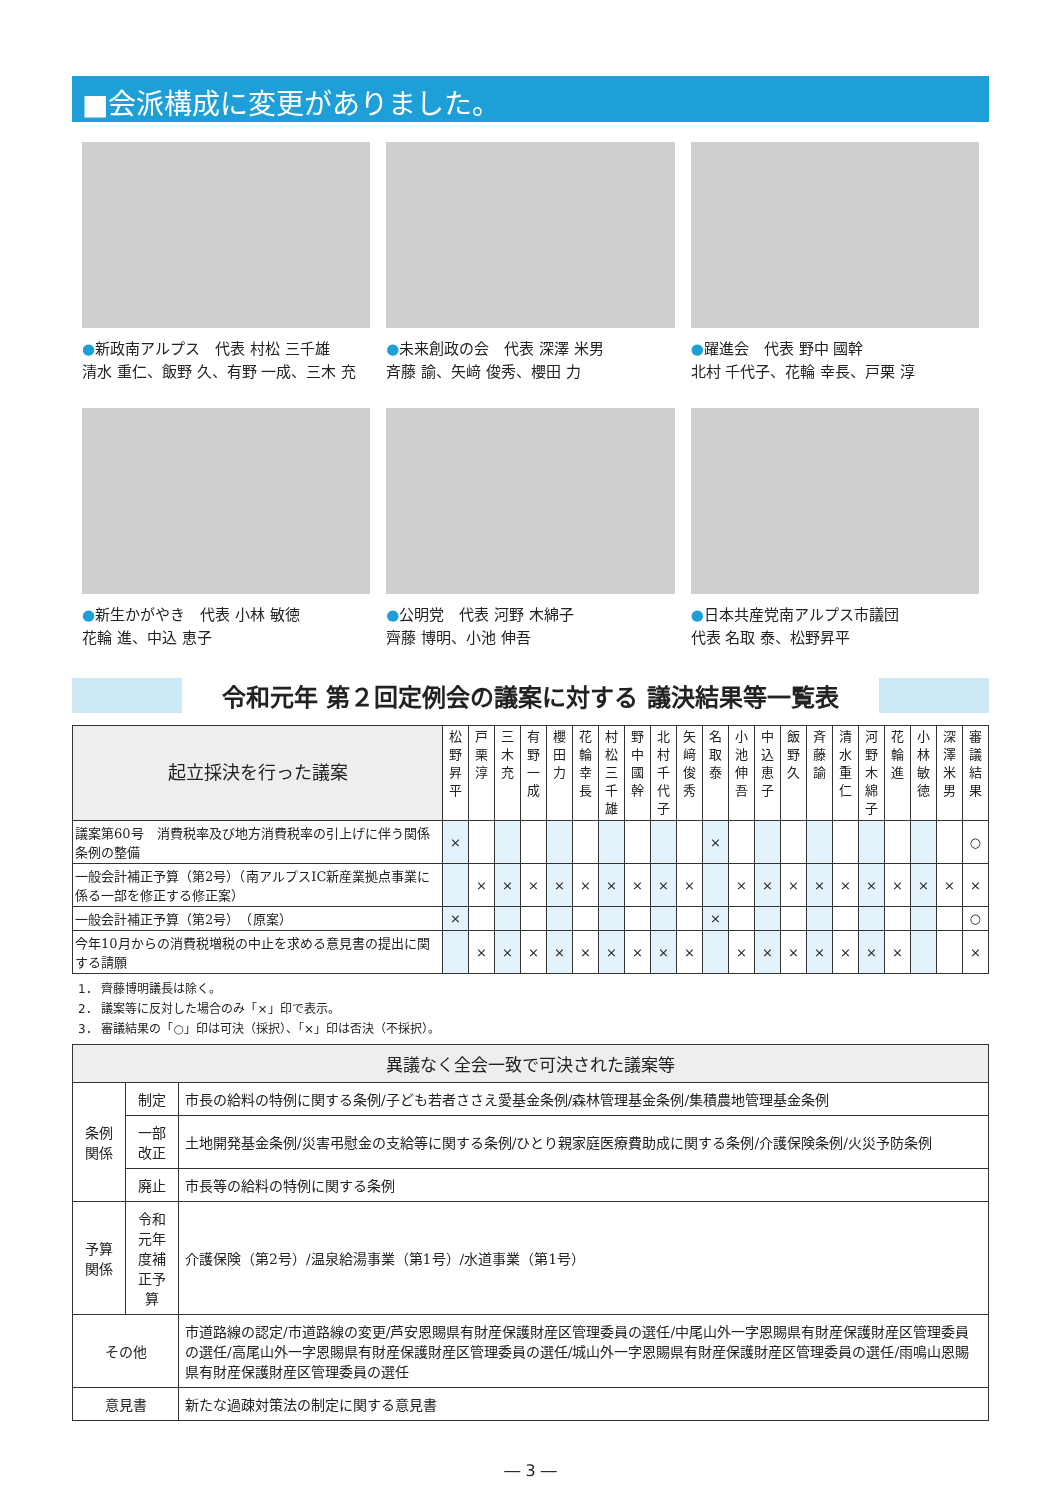■会派構成に変更がありました。
●新政南アルプス　代表 村松 三千雄
清水 重仁、飯野 久、有野 一成、三木 充
●未来創政の会　代表 深澤 米男
斉藤 諭、矢﨑 俊秀、櫻田 力
●躍進会　代表 野中 國幹
北村 千代子、花輪 幸長、戸栗 淳
●新生かがやき　代表 小林 敏徳
花輪 進、中込 恵子
●公明党　代表 河野 木綿子
齊藤 博明、小池 伸吾
●日本共産党南アルプス市議団
代表 名取 泰、松野昇平
令和元年 第２回定例会の議案に対する 議決結果等一覧表
| 起立採決を行った議案 | 松野昇平 | 戸栗淳 | 三木充 | 有野一成 | 櫻田力 | 花輪幸長 | 村松三千雄 | 野中國幹 | 北村千代子 | 矢﨑俊秀 | 名取泰 | 小池伸吾 | 中込恵子 | 飯野久 | 斉藤諭 | 清水重仁 | 河野木綿子 | 花輪進 | 小林敏徳 | 深澤米男 | 審議結果 |
| --- | --- | --- | --- | --- | --- | --- | --- | --- | --- | --- | --- | --- | --- | --- | --- | --- | --- | --- | --- | --- | --- |
| 議案第60号 消費税率及び地方消費税率の引上げに伴う関係条例の整備 | × | | | | | | | | | | × | | | | | | | | | | ○ |
| 一般会計補正予算（第2号）（南アルプスIC新産業拠点事業に係る一部を修正する修正案） | | × | × | × | × | × | × | × | × | × | | × | × | × | × | × | × | × | × | × | × |
| 一般会計補正予算（第2号） （原案） | × | | | | | | | | | | × | | | | | | | | | | ○ |
| 今年10月からの消費税増税の中止を求める意見書の提出に関する請願 | | × | × | × | × | × | × | × | × | × | | × | × | × | × | × | × | × | | | × |
1． 齊藤博明議長は除く。
2． 議案等に反対した場合のみ「×」印で表示。
3． 審議結果の「○」印は可決（採択）、「×」印は否決（不採択）。
| 異議なく全会一致で可決された議案等 | | |
| 条例関係 | 制定 | 市長の給料の特例に関する条例/子ども若者ささえ愛基金条例/森林管理基金条例/集積農地管理基金条例 |
| | 一部改正 | 土地開発基金条例/災害弔慰金の支給等に関する条例/ひとり親家庭医療費助成に関する条例/介護保険条例/火災予防条例 |
| | 廃止 | 市長等の給料の特例に関する条例 |
| 予算関係 | 令和元年度補正予算 | 介護保険（第2号）/温泉給湯事業（第1号）/水道事業（第1号） |
| その他 | | 市道路線の認定/市道路線の変更/芦安恩賜県有財産保護財産区管理委員の選任/中尾山外一字恩賜県有財産保護財産区管理委員の選任/高尾山外一字恩賜県有財産保護財産区管理委員の選任/城山外一字恩賜県有財産保護財産区管理委員の選任/雨鳴山恩賜県有財産保護財産区管理委員の選任 |
| 意見書 | | 新たな過疎対策法の制定に関する意見書 |
― 3 ―